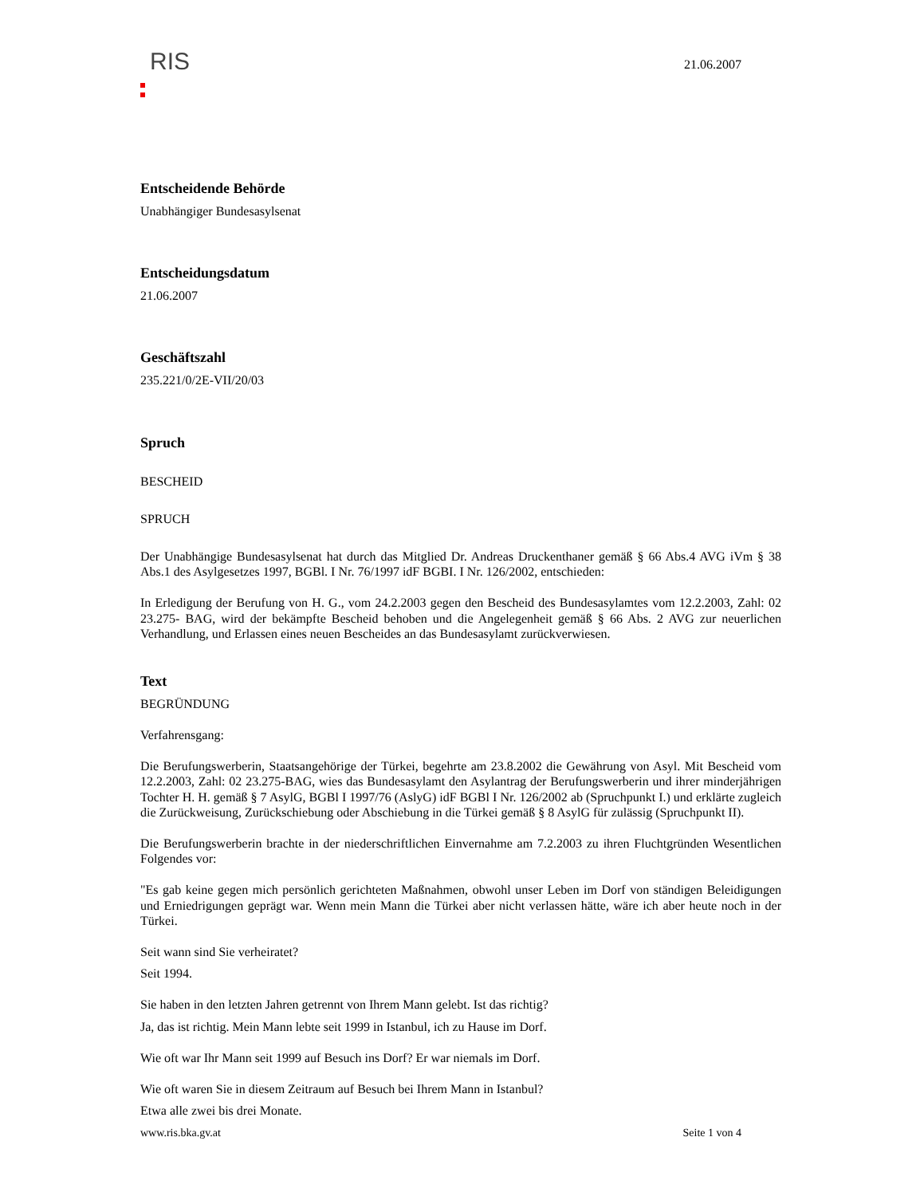RIS
21.06.2007
Entscheidende Behörde
Unabhängiger Bundesasylsenat
Entscheidungsdatum
21.06.2007
Geschäftszahl
235.221/0/2E-VII/20/03
Spruch
BESCHEID
SPRUCH
Der Unabhängige Bundesasylsenat hat durch das Mitglied Dr. Andreas Druckenthaner gemäß § 66 Abs.4 AVG iVm § 38 Abs.1 des Asylgesetzes 1997, BGBl. I Nr. 76/1997 idF BGBI. I Nr. 126/2002, entschieden:
In Erledigung der Berufung von H. G., vom 24.2.2003 gegen den Bescheid des Bundesasylamtes vom 12.2.2003, Zahl: 02 23.275- BAG, wird der bekämpfte Bescheid behoben und die Angelegenheit gemäß § 66 Abs. 2 AVG zur neuerlichen Verhandlung, und Erlassen eines neuen Bescheides an das Bundesasylamt zurückverwiesen.
Text
BEGRÜNDUNG
Verfahrensgang:
Die Berufungswerberin, Staatsangehörige der Türkei, begehrte am 23.8.2002 die Gewährung von Asyl. Mit Bescheid vom 12.2.2003, Zahl: 02 23.275-BAG, wies das Bundesasylamt den Asylantrag der Berufungswerberin und ihrer minderjährigen Tochter H. H. gemäß § 7 AsylG, BGBl I 1997/76 (AslyG) idF BGBl I Nr. 126/2002 ab (Spruchpunkt I.) und erklärte zugleich die Zurückweisung, Zurückschiebung oder Abschiebung in die Türkei gemäß § 8 AsylG für zulässig (Spruchpunkt II).
Die Berufungswerberin brachte in der niederschriftlichen Einvernahme am 7.2.2003 zu ihren Fluchtgründen Wesentlichen Folgendes vor:
"Es gab keine gegen mich persönlich gerichteten Maßnahmen, obwohl unser Leben im Dorf von ständigen Beleidigungen und Erniedrigungen geprägt war. Wenn mein Mann die Türkei aber nicht verlassen hätte, wäre ich aber heute noch in der Türkei.
Seit wann sind Sie verheiratet?
Seit 1994.
Sie haben in den letzten Jahren getrennt von Ihrem Mann gelebt. Ist das richtig?
Ja, das ist richtig. Mein Mann lebte seit 1999 in Istanbul, ich zu Hause im Dorf.
Wie oft war Ihr Mann seit 1999 auf Besuch ins Dorf? Er war niemals im Dorf.
Wie oft waren Sie in diesem Zeitraum auf Besuch bei Ihrem Mann in Istanbul?
Etwa alle zwei bis drei Monate.
www.ris.bka.gv.at Seite 1 von 4